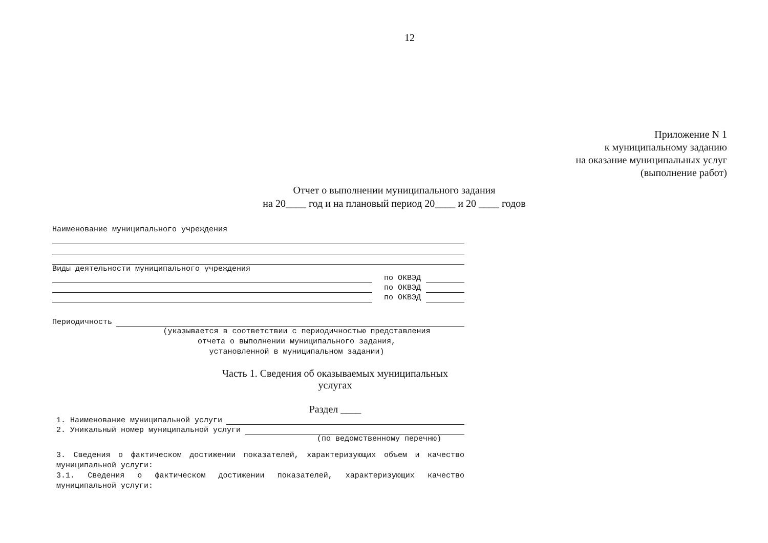12
Приложение N 1
к муниципальному заданию
на оказание муниципальных услуг
(выполнение работ)
Отчет о выполнении муниципального задания
на 20____ год и на плановый период 20____ и 20 ____ годов
Наименование муниципального учреждения
Виды деятельности муниципального учреждения
по ОКВЭД
по ОКВЭД
по ОКВЭД
Периодичность
(указывается в соответствии с периодичностью представления
отчета о выполнении муниципального задания,
установленной в муниципальном задании)
Часть 1. Сведения об оказываемых муниципальных услугах
Раздел ____
1. Наименование муниципальной услуги
2. Уникальный номер муниципальной услуги
(по ведомственному перечню)
3. Сведения о фактическом достижении показателей, характеризующих объем и качество муниципальной услуги:
3.1. Сведения о фактическом достижении показателей, характеризующих качество муниципальной услуги: